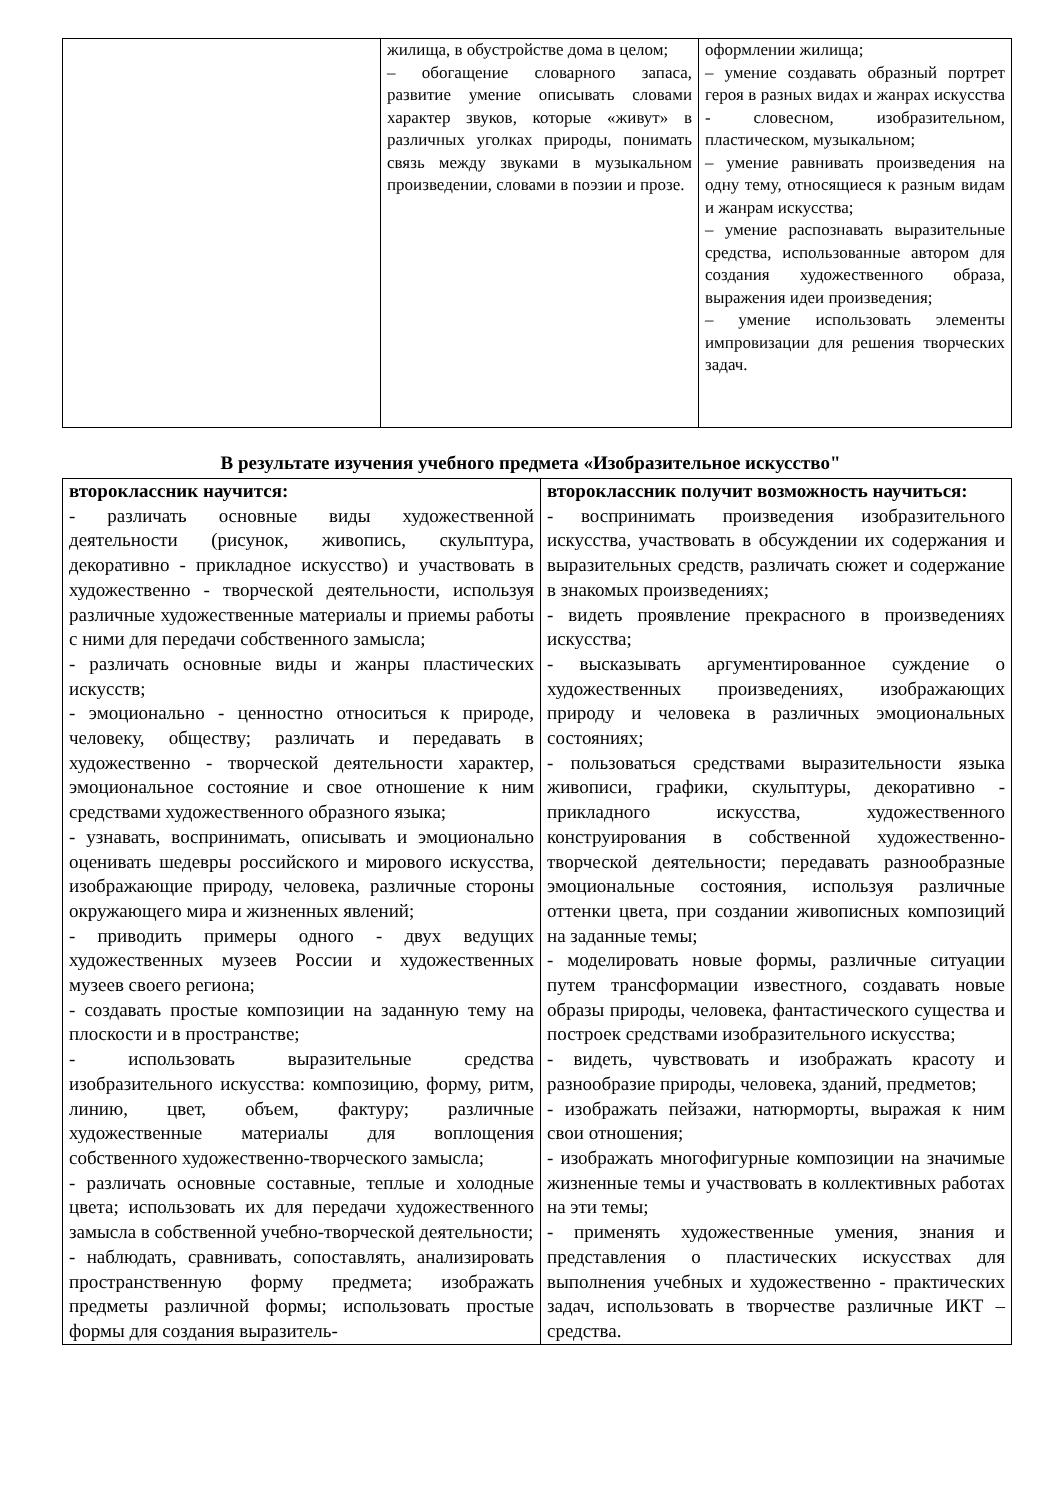| | жилища, в обустройстве дома в целом; – обогащение словарного запаса, развитие умение описывать словами характер звуков, которые «живут» в различных уголках природы, понимать связь между звуками в музыкальном произведении, словами в поэзии и прозе. | оформлении жилища; – умение создавать образный портрет героя в разных видах и жанрах искусства - словесном, изобразительном, пластическом, музыкальном; – умение равнивать произведения на одну тему, относящиеся к разным видам и жанрам искусства; – умение распознавать выразительные средства, использованные автором для создания художественного образа, выражения идеи произведения; – умение использовать элементы импровизации для решения творческих задач. |
В результате изучения учебного предмета «Изобразительное искусство"
| второклассник научится: - различать основные виды художественной деятельности (рисунок, живопись, скульптура, декоративно - прикладное искусство) и участвовать в художественно - творческой деятельности, используя различные художественные материалы и приемы работы с ними для передачи собственного замысла; - различать основные виды и жанры пластических искусств; - эмоционально - ценностно относиться к природе, человеку, обществу; различать и передавать в художественно - творческой деятельности характер, эмоциональное состояние и свое отношение к ним средствами художественного образного языка; - узнавать, воспринимать, описывать и эмоционально оценивать шедевры российского и мирового искусства, изображающие природу, человека, различные стороны окружающего мира и жизненных явлений; - приводить примеры одного - двух ведущих художественных музеев России и художественных музеев своего региона; - создавать простые композиции на заданную тему на плоскости и в пространстве; - использовать выразительные средства изобразительного искусства: композицию, форму, ритм, линию, цвет, объем, фактуру; различные художественные материалы для воплощения собственного художественно-творческого замысла; - различать основные составные, теплые и холодные цвета; использовать их для передачи художественного замысла в собственной учебно-творческой деятельности; - наблюдать, сравнивать, сопоставлять, анализировать пространственную форму предмета; изображать предметы различной формы; использовать простые формы для создания выразитель- | второклассник получит возможность научиться: - воспринимать произведения изобразительного искусства, участвовать в обсуждении их содержания и выразительных средств, различать сюжет и содержание в знакомых произведениях; - видеть проявление прекрасного в произведениях искусства; - высказывать аргументированное суждение о художественных произведениях, изображающих природу и человека в различных эмоциональных состояниях; - пользоваться средствами выразительности языка живописи, графики, скульптуры, декоративно - прикладного искусства, художественного конструирования в собственной художественно-творческой деятельности; передавать разнообразные эмоциональные состояния, используя различные оттенки цвета, при создании живописных композиций на заданные темы; - моделировать новые формы, различные ситуации путем трансформации известного, создавать новые образы природы, человека, фантастического существа и построек средствами изобразительного искусства; - видеть, чувствовать и изображать красоту и разнообразие природы, человека, зданий, предметов; - изображать пейзажи, натюрморты, выражая к ним свои отношения; - изображать многофигурные композиции на значимые жизненные темы и участвовать в коллективных работах на эти темы; - применять художественные умения, знания и представления о пластических искусствах для выполнения учебных и художественно - практических задач, использовать в творчестве различные ИКТ – средства. |